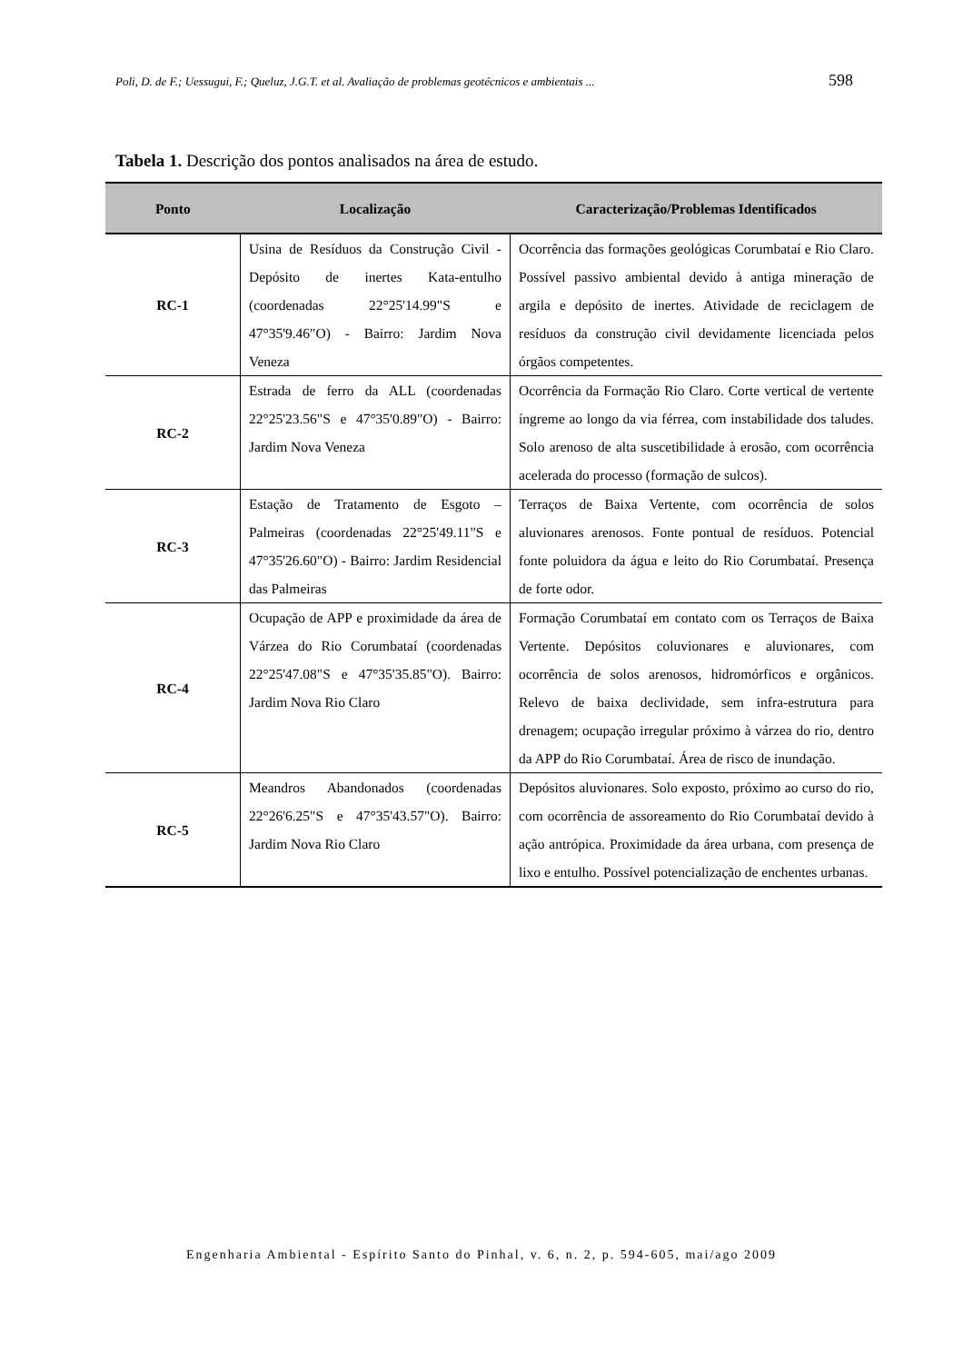Poli, D. de F.; Uessugui, F.; Queluz, J.G.T. et al. Avaliação de problemas geotécnicos e ambientais ... 598
Tabela 1. Descrição dos pontos analisados na área de estudo.
| Ponto | Localização | Caracterização/Problemas Identificados |
| --- | --- | --- |
| RC-1 | Usina de Resíduos da Construção Civil - Depósito de inertes Kata-entulho (coordenadas 22°25'14.99"S e 47°35'9.46"O) - Bairro: Jardim Nova Veneza | Ocorrência das formações geológicas Corumbataí e Rio Claro. Possível passivo ambiental devido à antiga mineração de argila e depósito de inertes. Atividade de reciclagem de resíduos da construção civil devidamente licenciada pelos órgãos competentes. |
| RC-2 | Estrada de ferro da ALL (coordenadas 22°25'23.56"S e 47°35'0.89"O) - Bairro: Jardim Nova Veneza | Ocorrência da Formação Rio Claro. Corte vertical de vertente íngreme ao longo da via férrea, com instabilidade dos taludes. Solo arenoso de alta suscetibilidade à erosão, com ocorrência acelerada do processo (formação de sulcos). |
| RC-3 | Estação de Tratamento de Esgoto – Palmeiras (coordenadas 22°25'49.11"S e 47°35'26.60"O) - Bairro: Jardim Residencial das Palmeiras | Terraços de Baixa Vertente, com ocorrência de solos aluvionares arenosos. Fonte pontual de resíduos. Potencial fonte poluidora da água e leito do Rio Corumbataí. Presença de forte odor. |
| RC-4 | Ocupação de APP e proximidade da área de Várzea do Rio Corumbataí (coordenadas 22°25'47.08"S e 47°35'35.85"O). Bairro: Jardim Nova Rio Claro | Formação Corumbataí em contato com os Terraços de Baixa Vertente. Depósitos coluvionares e aluvionares, com ocorrência de solos arenosos, hidromórficos e orgânicos. Relevo de baixa declividade, sem infra-estrutura para drenagem; ocupação irregular próximo à várzea do rio, dentro da APP do Rio Corumbataí. Área de risco de inundação. |
| RC-5 | Meandros Abandonados (coordenadas 22°26'6.25"S e 47°35'43.57"O). Bairro: Jardim Nova Rio Claro | Depósitos aluvionares. Solo exposto, próximo ao curso do rio, com ocorrência de assoreamento do Rio Corumbataí devido à ação antrópica. Proximidade da área urbana, com presença de lixo e entulho. Possível potencialização de enchentes urbanas. |
Engenharia Ambiental - Espírito Santo do Pinhal, v. 6, n. 2, p. 594-605, mai/ago 2009